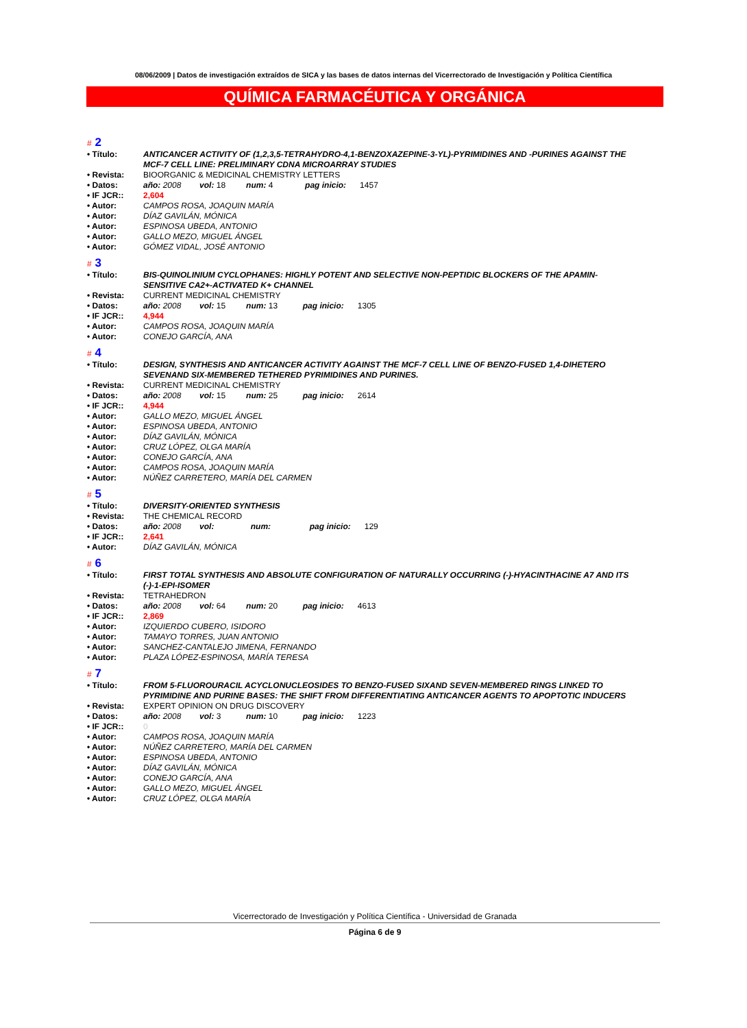08/06/2009 | Datos de investigación extraídos de SICA y las bases de datos internas del Vicerrectorado de Investigación y Política Científica
QUÍMICA FARMACÉUTICA Y ORGÁNICA
# 2
| • Título: | ANTICANCER ACTIVITY OF (1,2,3,5-TETRAHYDRO-4,1-BENZOXAZEPINE-3-YL)-PYRIMIDINES AND -PURINES AGAINST THE MCF-7 CELL LINE: PRELIMINARY CDNA MICROARRAY STUDIES |
| • Revista: | BIOORGANIC & MEDICINAL CHEMISTRY LETTERS |
| • Datos: | año: 2008 vol: 18 num: 4 pag inicio: 1457 |
| • IF JCR:: | 2,604 |
| • Autor: | CAMPOS ROSA, JOAQUIN MARÍA |
| • Autor: | DÍAZ GAVILÁN, MÓNICA |
| • Autor: | ESPINOSA UBEDA, ANTONIO |
| • Autor: | GALLO MEZO, MIGUEL ÁNGEL |
| • Autor: | GÓMEZ VIDAL, JOSÉ ANTONIO |
# 3
| • Título: | BIS-QUINOLINIUM CYCLOPHANES: HIGHLY POTENT AND SELECTIVE NON-PEPTIDIC BLOCKERS OF THE APAMIN-SENSITIVE CA2+-ACTIVATED K+ CHANNEL |
| • Revista: | CURRENT MEDICINAL CHEMISTRY |
| • Datos: | año: 2008 vol: 15 num: 13 pag inicio: 1305 |
| • IF JCR:: | 4,944 |
| • Autor: | CAMPOS ROSA, JOAQUIN MARÍA |
| • Autor: | CONEJO GARCÍA, ANA |
# 4
| • Título: | DESIGN, SYNTHESIS AND ANTICANCER ACTIVITY AGAINST THE MCF-7 CELL LINE OF BENZO-FUSED 1,4-DIHETERO SEVENAND SIX-MEMBERED TETHERED PYRIMIDINES AND PURINES. |
| • Revista: | CURRENT MEDICINAL CHEMISTRY |
| • Datos: | año: 2008 vol: 15 num: 25 pag inicio: 2614 |
| • IF JCR:: | 4,944 |
| • Autor: | GALLO MEZO, MIGUEL ÁNGEL |
| • Autor: | ESPINOSA UBEDA, ANTONIO |
| • Autor: | DÍAZ GAVILÁN, MÓNICA |
| • Autor: | CRUZ LÓPEZ, OLGA MARÍA |
| • Autor: | CONEJO GARCÍA, ANA |
| • Autor: | CAMPOS ROSA, JOAQUIN MARÍA |
| • Autor: | NÚÑEZ CARRETERO, MARÍA DEL CARMEN |
# 5
| • Título: | DIVERSITY-ORIENTED SYNTHESIS |
| • Revista: | THE CHEMICAL RECORD |
| • Datos: | año: 2008 vol: num: pag inicio: 129 |
| • IF JCR:: | 2,641 |
| • Autor: | DÍAZ GAVILÁN, MÓNICA |
# 6
| • Título: | FIRST TOTAL SYNTHESIS AND ABSOLUTE CONFIGURATION OF NATURALLY OCCURRING (-)-HYACINTHACINE A7 AND ITS (-)-1-EPI-ISOMER |
| • Revista: | TETRAHEDRON |
| • Datos: | año: 2008 vol: 64 num: 20 pag inicio: 4613 |
| • IF JCR:: | 2,869 |
| • Autor: | IZQUIERDO CUBERO, ISIDORO |
| • Autor: | TAMAYO TORRES, JUAN ANTONIO |
| • Autor: | SANCHEZ-CANTALEJO JIMENA, FERNANDO |
| • Autor: | PLAZA LÓPEZ-ESPINOSA, MARÍA TERESA |
# 7
| • Título: | FROM 5-FLUOROURACIL ACYCLONUCLEOSIDES TO BENZO-FUSED SIXAND SEVEN-MEMBERED RINGS LINKED TO PYRIMIDINE AND PURINE BASES: THE SHIFT FROM DIFFERENTIATING ANTICANCER AGENTS TO APOPTOTIC INDUCERS |
| • Revista: | EXPERT OPINION ON DRUG DISCOVERY |
| • Datos: | año: 2008 vol: 3 num: 10 pag inicio: 1223 |
| • IF JCR:: | 0 |
| • Autor: | CAMPOS ROSA, JOAQUIN MARÍA |
| • Autor: | NÚÑEZ CARRETERO, MARÍA DEL CARMEN |
| • Autor: | ESPINOSA UBEDA, ANTONIO |
| • Autor: | DÍAZ GAVILÁN, MÓNICA |
| • Autor: | CONEJO GARCÍA, ANA |
| • Autor: | GALLO MEZO, MIGUEL ÁNGEL |
| • Autor: | CRUZ LÓPEZ, OLGA MARÍA |
Vicerrectorado de Investigación y Política Científica - Universidad de Granada
Página 6 de 9